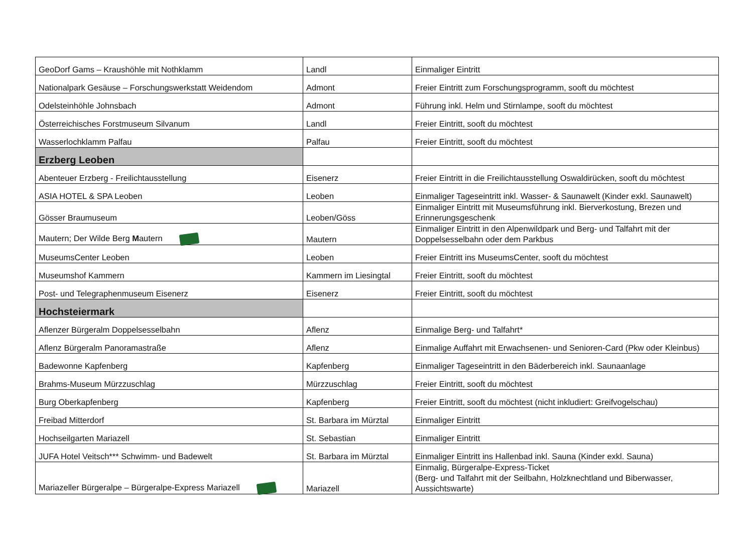| GeoDorf Gams – Kraushöhle mit Nothklamm | Landl | Einmaliger Eintritt |
| Nationalpark Gesäuse – Forschungswerkstatt Weidendom | Admont | Freier Eintritt zum Forschungsprogramm, sooft du möchtest |
| Odelsteinhöhle Johnsbach | Admont | Führung inkl. Helm und Stirnlampe, sooft du möchtest |
| Österreichisches Forstmuseum Silvanum | Landl | Freier Eintritt, sooft du möchtest |
| Wasserlochklamm Palfau | Palfau | Freier Eintritt, sooft du möchtest |
| Erzberg Leoben | | |
| Abenteuer Erzberg - Freilichtausstellung | Eisenerz | Freier Eintritt in die Freilichtausstellung Oswaldirücken, sooft du möchtest |
| ASIA HOTEL & SPA Leoben | Leoben | Einmaliger Tageseintritt inkl. Wasser- & Saunawelt (Kinder exkl. Saunawelt) |
| Gösser Braumuseum | Leoben/Göss | Einmaliger Eintritt mit Museumsführung inkl. Bierverkostung, Brezen und Erinnerungsgeschenk |
| Mautern; Der Wilde Berg M autern | Mautern | Einmaliger Eintritt in den Alpenwildpark und Berg- und Talfahrt mit der Doppelsesselbahn oder dem Parkbus |
| MuseumsCenter Leoben | Leoben | Freier Eintritt ins MuseumsCenter, sooft du möchtest |
| Museumshof Kammern | Kammern im Liesingtal | Freier Eintritt, sooft du möchtest |
| Post- und Telegraphenmuseum Eisenerz | Eisenerz | Freier Eintritt, sooft du möchtest |
| Hochsteiermark | | |
| Aflenzer Bürgeralm Doppelsesselbahn | Aflenz | Einmalige Berg- und Talfahrt* |
| Aflenz Bürgeralm Panoramastraße | Aflenz | Einmalige Auffahrt mit Erwachsenen- und Senioren-Card (Pkw oder Kleinbus) |
| Badewonne Kapfenberg | Kapfenberg | Einmaliger Tageseintritt in den Bäderbereich inkl. Saunaanlage |
| Brahms-Museum Mürzzuschlag | Mürzzuschlag | Freier Eintritt, sooft du möchtest |
| Burg Oberkapfenberg | Kapfenberg | Freier Eintritt, sooft du möchtest (nicht inkludiert: Greifvogelschau) |
| Freibad Mitterdorf | St. Barbara im Mürztal | Einmaliger Eintritt |
| Hochseilgarten Mariazell | St. Sebastian | Einmaliger Eintritt |
| JUFA Hotel Veitsch*** Schwimm- und Badewelt | St. Barbara im Mürztal | Einmaliger Eintritt ins Hallenbad inkl. Sauna (Kinder exkl. Sauna) |
| Mariazeller Bürgeralpe – Bürgeralpe-Express Mariazell | Mariazell | Einmalig, Bürgeralpe-Express-Ticket (Berg- und Talfahrt mit der Seilbahn, Holzknechtland und Biberwasser, Aussichtswarte) |